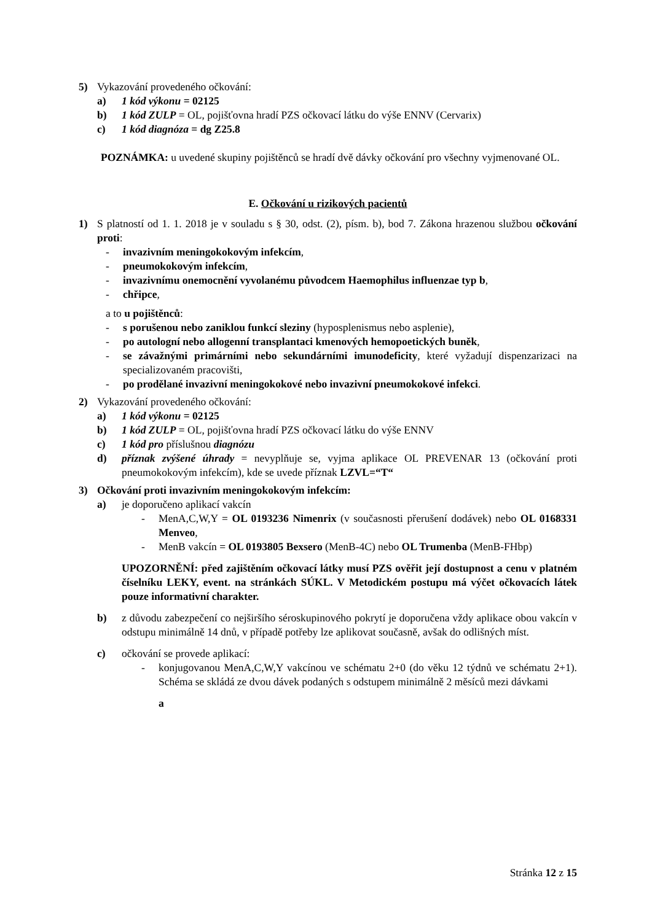5) Vykazování provedeného očkování:
a) 1 kód výkonu = 02125
b) 1 kód ZULP = OL, pojišťovna hradí PZS očkovací látku do výše ENNV (Cervarix)
c) 1 kód diagnóza = dg Z25.8
POZNÁMKA: u uvedené skupiny pojištěnců se hradí dvě dávky očkování pro všechny vyjmenované OL.
E. Očkování u rizikových pacientů
1) S platností od 1. 1. 2018 je v souladu s § 30, odst. (2), písm. b), bod 7. Zákona hrazenou službou očkování proti:
- invazivním meningokokovým infekcím,
- pneumokokovým infekcím,
- invazivnímu onemocnění vyvolanému původcem Haemophilus influenzae typ b,
- chřipce,
a to u pojištěnců:
- s porušenou nebo zaniklou funkcí sleziny (hyposplenismus nebo asplenie),
- po autologní nebo allogenní transplantaci kmenových hemopoetických buněk,
- se závažnými primárními nebo sekundárními imunodeficity, které vyžadují dispenzarizaci na specializovaném pracovišti,
- po prodělané invazivní meningokokové nebo invazivní pneumokokové infekci.
2) Vykazování provedeného očkování:
a) 1 kód výkonu = 02125
b) 1 kód ZULP = OL, pojišťovna hradí PZS očkovací látku do výše ENNV
c) 1 kód pro příslušnou diagnózu
d) příznak zvýšené úhrady = nevyplňuje se, vyjma aplikace OL PREVENAR 13 (očkování proti pneumokokovým infekcím), kde se uvede příznak LZVL=“T“
3) Očkování proti invazivním meningokokovým infekcím:
a) je doporučeno aplikací vakcín
- MenA,C,W,Y = OL 0193236 Nimenrix (v současnosti přerušení dodávek) nebo OL 0168331 Menveo,
- MenB vakcín = OL 0193805 Bexsero (MenB-4C) nebo OL Trumenba (MenB-FHbp)
UPOZORNĚNÍ: před zajištěním očkovací látky musí PZS ověřit její dostupnost a cenu v platném číselníku LEKY, event. na stránkách SÚKL. V Metodickém postupu má výčet očkovacích látek pouze informativní charakter.
b) z důvodu zabezpečení co nejširšího séroskupinového pokrytí je doporučena vždy aplikace obou vakcín v odstupu minimálně 14 dnů, v případě potřeby lze aplikovat současně, avšak do odlišných míst.
c) očkování se provede aplikací:
- konjugovanou MenA,C,W,Y vakcínou ve schématu 2+0 (do věku 12 týdnů ve schématu 2+1). Schéma se skládá ze dvou dávek podaných s odstupem minimálně 2 měsíců mezi dávkami
a
Stránka 12 z 15